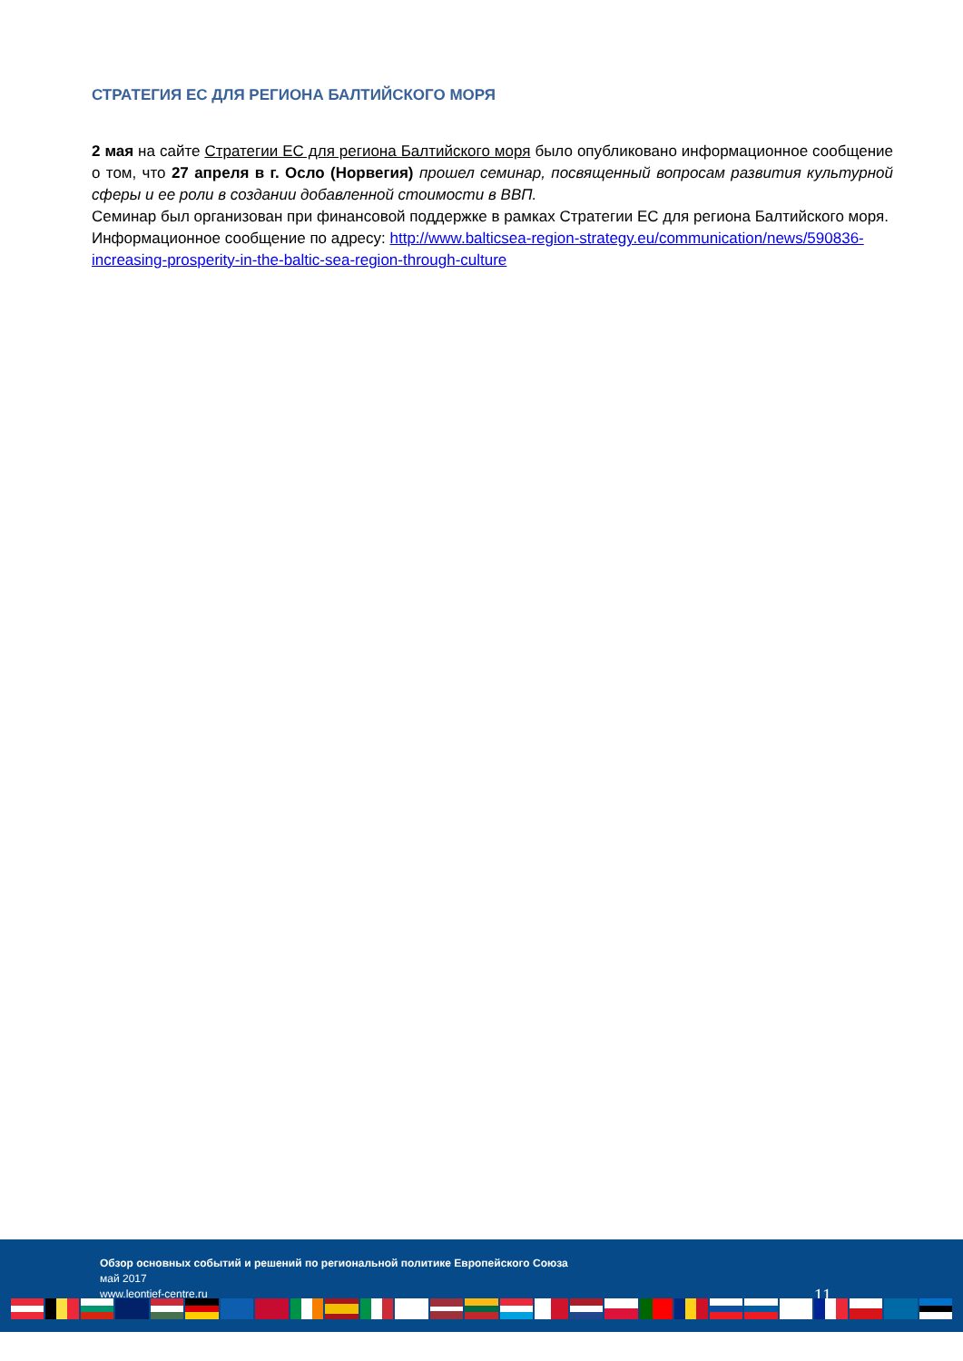СТРАТЕГИЯ ЕС ДЛЯ РЕГИОНА БАЛТИЙСКОГО МОРЯ
2 мая на сайте Стратегии ЕС для региона Балтийского моря было опубликовано информационное сообщение о том, что 27 апреля в г. Осло (Норвегия) прошел семинар, посвященный вопросам развития культурной сферы и ее роли в создании добавленной стоимости в ВВП.
Семинар был организован при финансовой поддержке в рамках Стратегии ЕС для региона Балтийского моря.
Информационное сообщение по адресу: http://www.balticsea-region-strategy.eu/communication/news/590836-increasing-prosperity-in-the-baltic-sea-region-through-culture
Обзор основных событий и решений по региональной политике Европейского Союза
май 2017
www.leontief-centre.ru
11